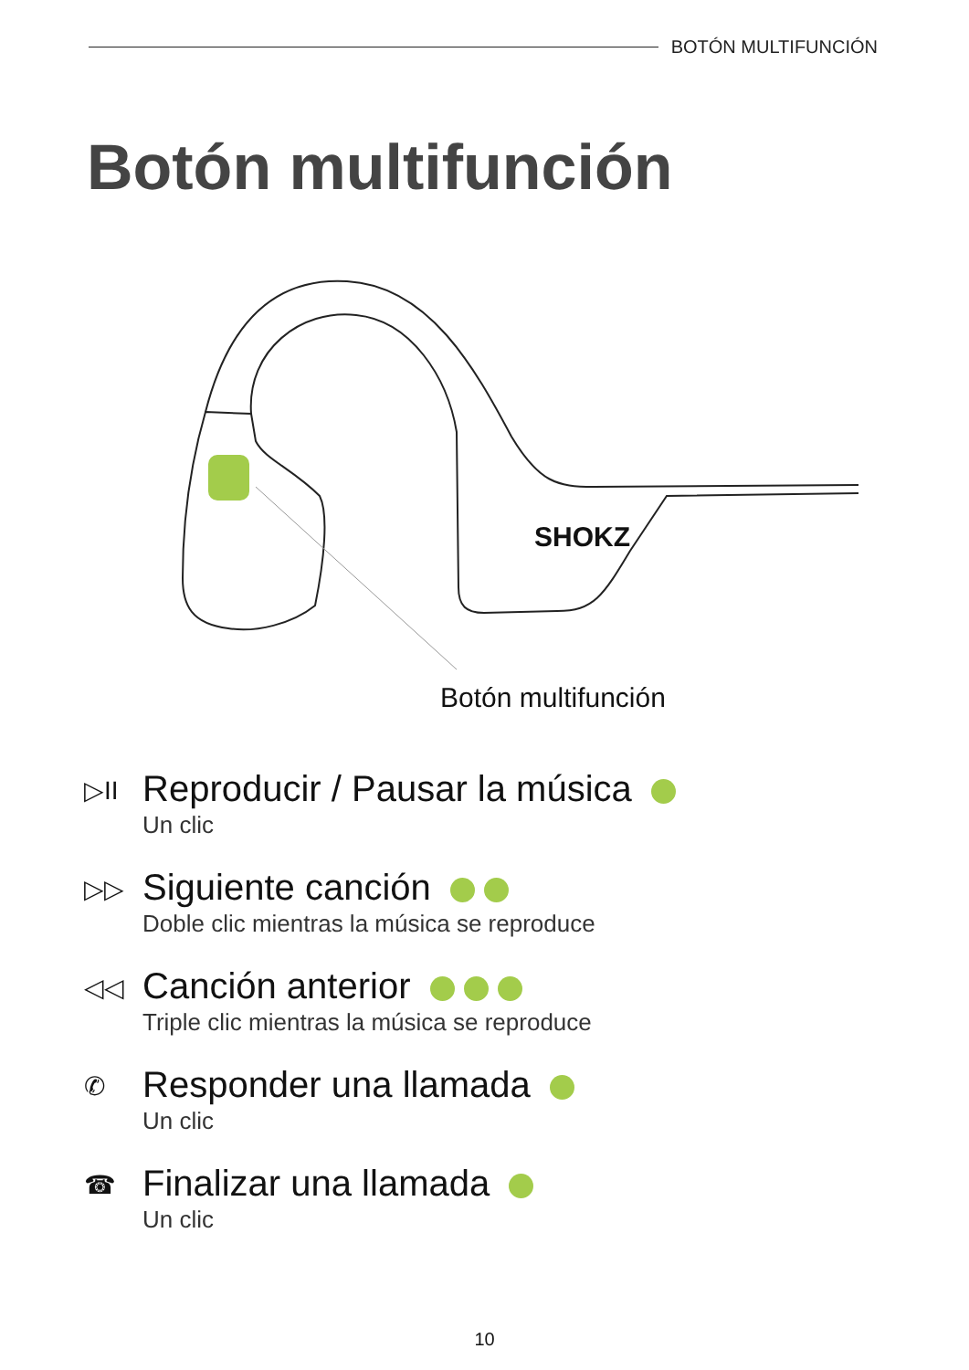BOTÓN MULTIFUNCIÓN
Botón multifunción
SHOKZ
Botón multifunción
▷II
Reproducir / Pausar la música
Un clic
▷▷
Siguiente canción
Doble clic mientras la música se reproduce
◁◁
Canción anterior
Triple clic mientras la música se reproduce
✆
Responder una llamada
Un clic
☎
Finalizar una llamada
Un clic
10